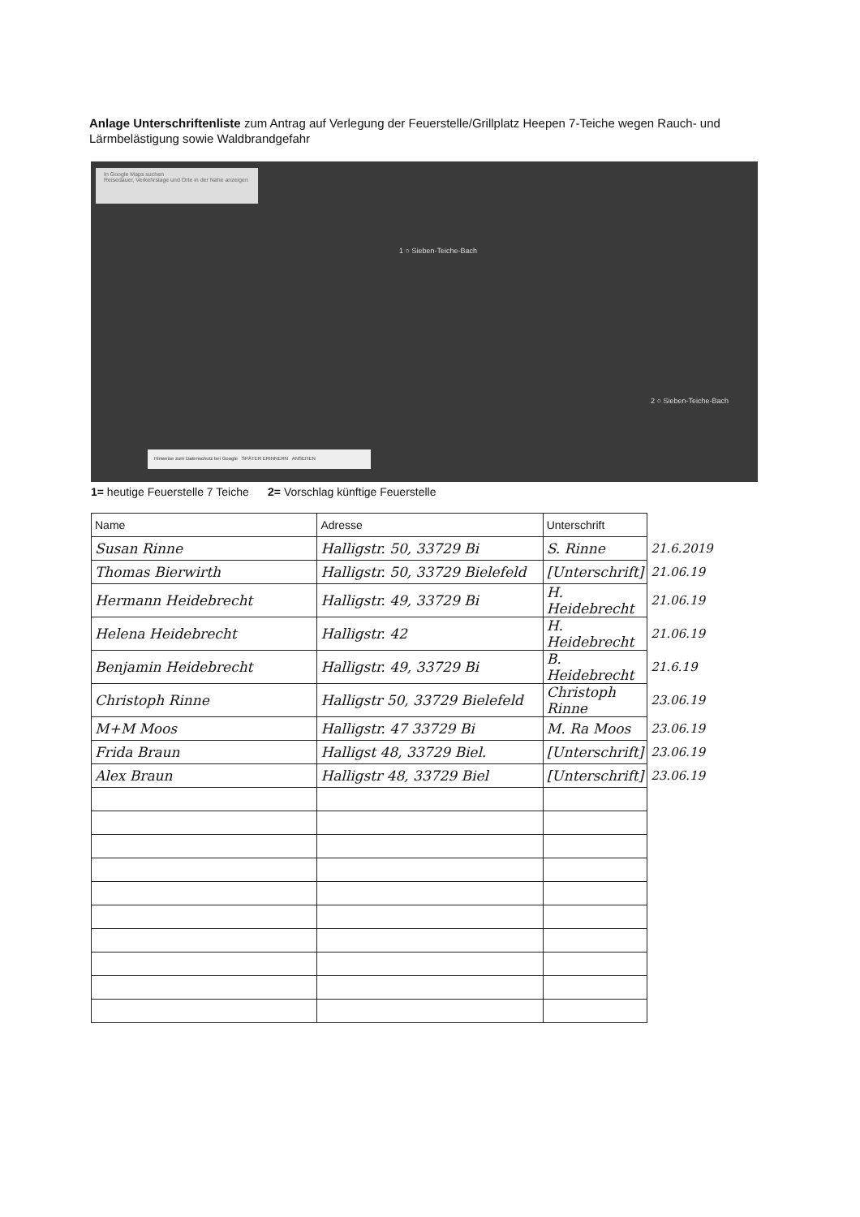Anlage Unterschriftenliste zum Antrag auf Verlegung der Feuerstelle/Grillplatz Heepen 7-Teiche wegen Rauch- und Lärmbelästigung sowie Waldbrandgefahr
In Google Maps suchen
Reisedauer, Verkehrslage und Orte in der Nähe anzeigen
1 ○ Sieben-Teiche-Bach
2 ○ Sieben-Teiche-Bach
Hinweise zum Datenschutz bei Google SPÄTER ERINNERN ANSEHEN
1= heutige Feuerstelle 7 Teiche 2= Vorschlag künftige Feuerstelle
| Name | Adresse | Unterschrift | |
| Susan Rinne | Halligstr. 50, 33729 Bi | S. Rinne | 21.6.2019 |
| Thomas Bierwirth | Halligstr. 50, 33729 Bielefeld | [Unterschrift] | 21.06.19 |
| Hermann Heidebrecht | Halligstr. 49, 33729 Bi | H. Heidebrecht | 21.06.19 |
| Helena Heidebrecht | Halligstr. 42 | H. Heidebrecht | 21.06.19 |
| Benjamin Heidebrecht | Halligstr. 49, 33729 Bi | B. Heidebrecht | 21.6.19 |
| Christoph Rinne | Halligstr 50, 33729 Bielefeld | Christoph Rinne | 23.06.19 |
| M+M Moos | Halligstr. 47 33729 Bi | M. Ra Moos | 23.06.19 |
| Frida Braun | Halligst 48, 33729 Biel. | [Unterschrift] | 23.06.19 |
| Alex Braun | Halligstr 48, 33729 Biel | [Unterschrift] | 23.06.19 |